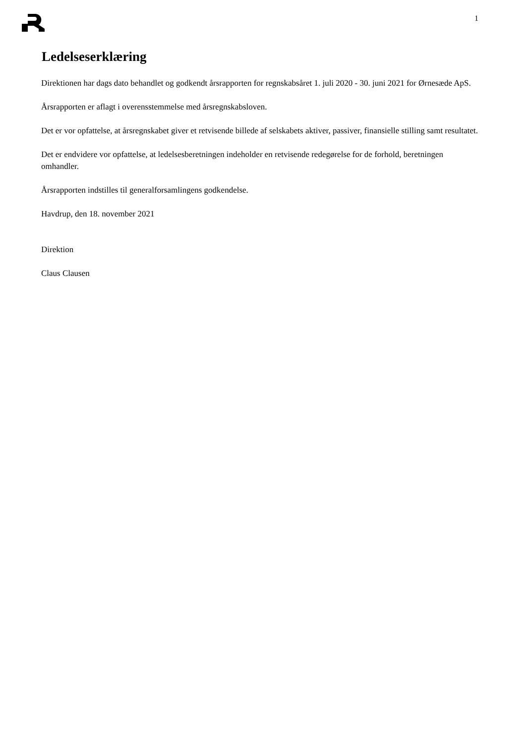1
Ledelseserklæring
Direktionen har dags dato behandlet og godkendt årsrapporten for regnskabsåret 1. juli 2020 - 30. juni 2021 for Ørnesæde ApS.
Årsrapporten er aflagt i overensstemmelse med årsregnskabsloven.
Det er vor opfattelse, at årsregnskabet giver et retvisende billede af selskabets aktiver, passiver, finansielle stilling samt resultatet.
Det er endvidere vor opfattelse, at ledelsesberetningen indeholder en retvisende redegørelse for de forhold, beretningen omhandler.
Årsrapporten indstilles til generalforsamlingens godkendelse.
Havdrup, den 18. november 2021
Direktion
Claus Clausen